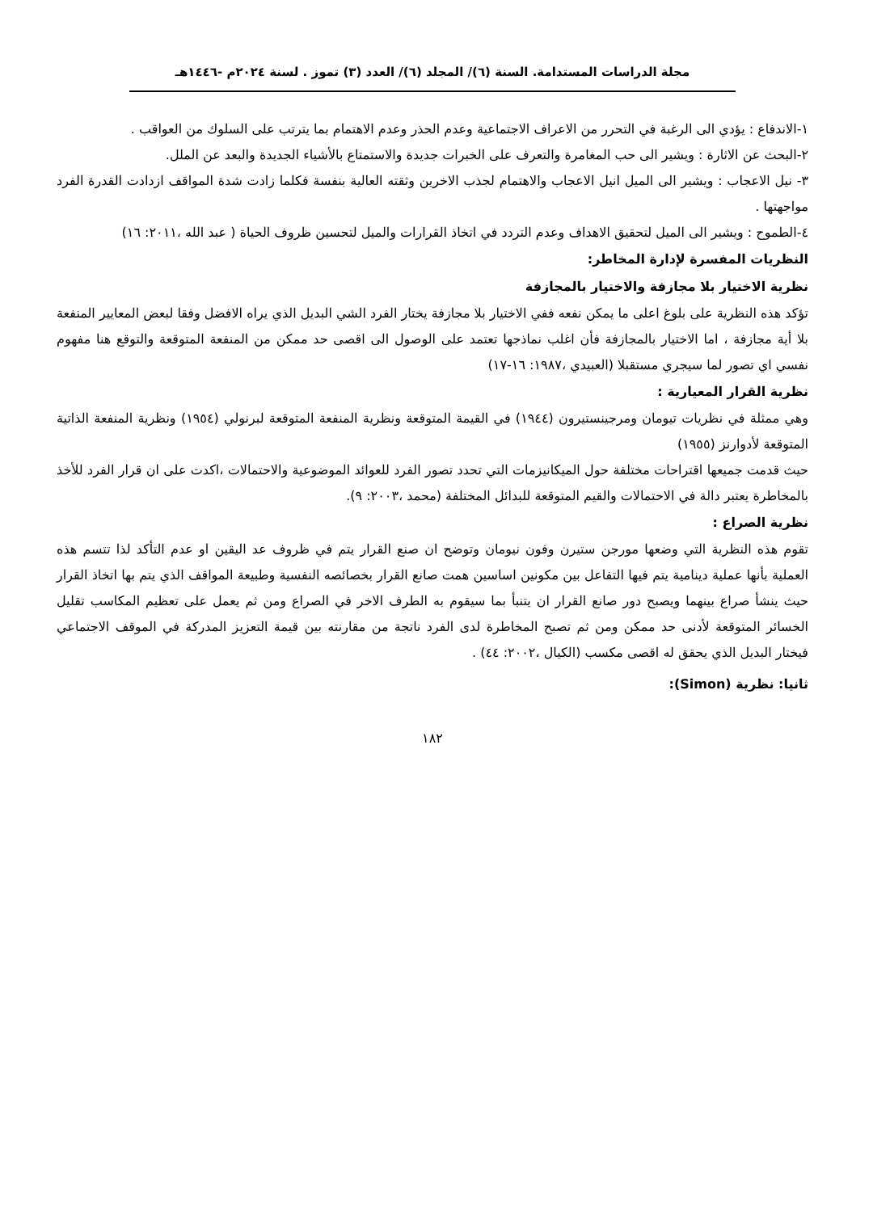مجلة الدراسات المستدامة. السنة (٦)/ المجلد (٦)/ العدد (٣) تموز . لسنة ٢٠٢٤م -١٤٤٦هـ
١-الاندفاع : يؤدي الى الرغبة في التحرر من الاعراف الاجتماعية وعدم الحذر وعدم الاهتمام بما يترتب على السلوك من العواقب .
٢-البحث عن الاثارة : ويشير الى حب المغامرة والتعرف على الخبرات جديدة والاستمتاع بالأشياء الجديدة والبعد عن الملل.
٣- نيل الاعجاب : ويشير الى الميل انيل الاعجاب والاهتمام لجذب الاخرين وثقته العالية بنفسة فكلما زادت شدة المواقف ازدادت القدرة الفرد مواجهتها .
٤-الطموح : ويشير الى الميل لتحقيق الاهداف وعدم التردد في اتخاذ القرارات والميل لتحسين ظروف الحياة ( عبد الله ،٢٠١١: ١٦)
النظريات المفسرة لإدارة المخاطر:
نظرية الاختيار بلا مجازفة والاختيار بالمجازفة
تؤكد هذه النظرية على بلوغ اعلى ما يمكن نفعه ففي الاختيار بلا مجازفة يختار الفرد الشي البديل الذي يراه الافضل وفقا لبعض المعايير المنفعة بلا أية مجازفة ، اما الاختيار بالمجازفة فأن اغلب نماذجها تعتمد على الوصول الى اقصى حد ممكن من المنفعة المتوقعة والتوقع هنا مفهوم نفسي اي تصور لما سيجري مستقبلا (العبيدي ،١٩٨٧: ١٦-١٧)
نظرية القرار المعيارية :
وهي ممثلة في نظريات تيومان ومرجينستيرون (١٩٤٤) في القيمة المتوقعة ونظرية المنفعة المتوقعة لبرنولي (١٩٥٤) ونظرية المنفعة الذاتية المتوقعة لأدوارنز (١٩٥٥)
حيث قدمت جميعها اقتراحات مختلفة حول الميكانيزمات التي تحدد تصور الفرد للعوائد الموضوعية والاحتمالات ،اكدت على ان قرار الفرد للأخذ بالمخاطرة يعتبر دالة في الاحتمالات والقيم المتوقعة للبدائل المختلفة (محمد ،٢٠٠٣: ٩).
نظرية الصراع :
تقوم هذه النظرية التي وضعها مورجن ستيرن وفون نيومان وتوضح ان صنع القرار يتم في ظروف عد اليقين او عدم التأكد لذا تتسم هذه العملية بأنها عملية دينامية يتم فيها التفاعل بين مكونين اساسين همت صانع القرار بخصائصه النفسية وطبيعة المواقف الذي يتم بها اتخاذ القرار حيث ينشأ صراع بينهما ويصبح دور صانع القرار ان يتنبأ بما سيقوم به الطرف الاخر في الصراع ومن ثم يعمل على تعظيم المكاسب تقليل الخسائر المتوقعة لأدنى حد ممكن ومن ثم تصبح المخاطرة لدى الفرد ناتجة من مقارنته بين قيمة التعزيز المدركة في الموقف الاجتماعي فيختار البديل الذي يحقق له اقصى مكسب (الكيال ،٢٠٠٢: ٤٤) .
ثانيا: نظرية (Simon):
١٨٢